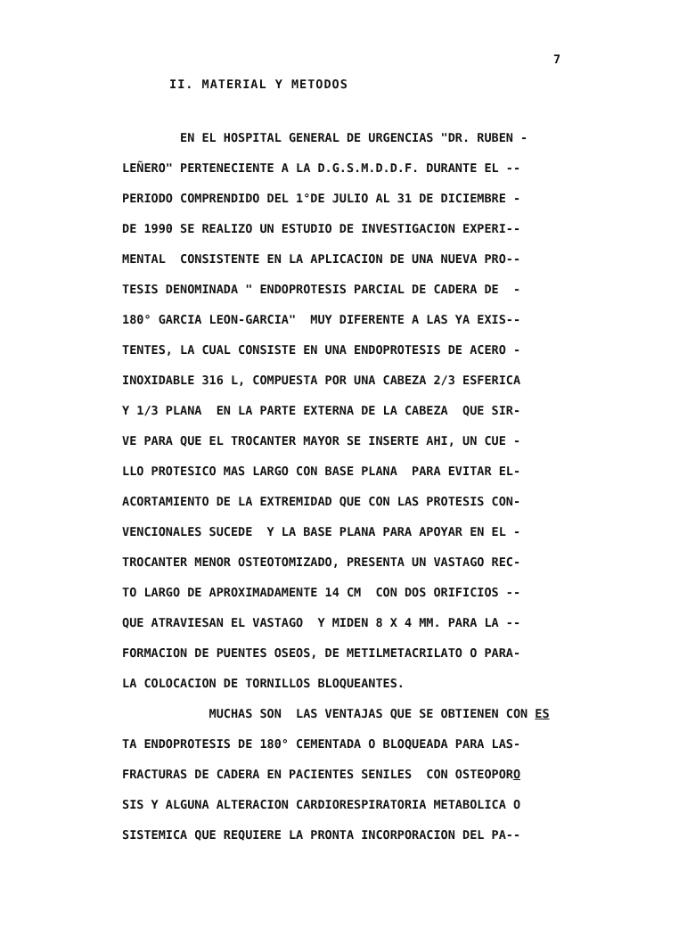7
II. MATERIAL Y METODOS
EN EL HOSPITAL GENERAL DE URGENCIAS "DR. RUBEN - LEÑERO" PERTENECIENTE A LA D.G.S.M.D.D.F. DURANTE EL -- PERIODO COMPRENDIDO DEL 1°DE JULIO AL 31 DE DICIEMBRE - DE 1990 SE REALIZO UN ESTUDIO DE INVESTIGACION EXPERI-- MENTAL CONSISTENTE EN LA APLICACION DE UNA NUEVA PRO-- TESIS DENOMINADA " ENDOPROTESIS PARCIAL DE CADERA DE - 180° GARCIA LEON-GARCIA" MUY DIFERENTE A LAS YA EXIS-- TENTES, LA CUAL CONSISTE EN UNA ENDOPROTESIS DE ACERO - INOXIDABLE 316 L, COMPUESTA POR UNA CABEZA 2/3 ESFERICA Y 1/3 PLANA EN LA PARTE EXTERNA DE LA CABEZA QUE SIR- VE PARA QUE EL TROCANTER MAYOR SE INSERTE AHI, UN CUE - LLO PROTESICO MAS LARGO CON BASE PLANA PARA EVITAR EL- ACORTAMIENTO DE LA EXTREMIDAD QUE CON LAS PROTESIS CON- VENCIONALES SUCEDE Y LA BASE PLANA PARA APOYAR EN EL - TROCANTER MENOR OSTEOTOMIZADO, PRESENTA UN VASTAGO REC- TO LARGO DE APROXIMADAMENTE 14 CM CON DOS ORIFICIOS -- QUE ATRAVIESAN EL VASTAGO Y MIDEN 8 X 4 MM. PARA LA -- FORMACION DE PUENTES OSEOS, DE METILMETACRILATO O PARA- LA COLOCACION DE TORNILLOS BLOQUEANTES.
MUCHAS SON LAS VENTAJAS QUE SE OBTIENEN CON ES TA ENDOPROTESIS DE 180° CEMENTADA O BLOQUEADA PARA LAS- FRACTURAS DE CADERA EN PACIENTES SENILES CON OSTEOPORO SIS Y ALGUNA ALTERACION CARDIORESPIRATORIA METABOLICA O SISTEMICA QUE REQUIERE LA PRONTA INCORPORACION DEL PA--